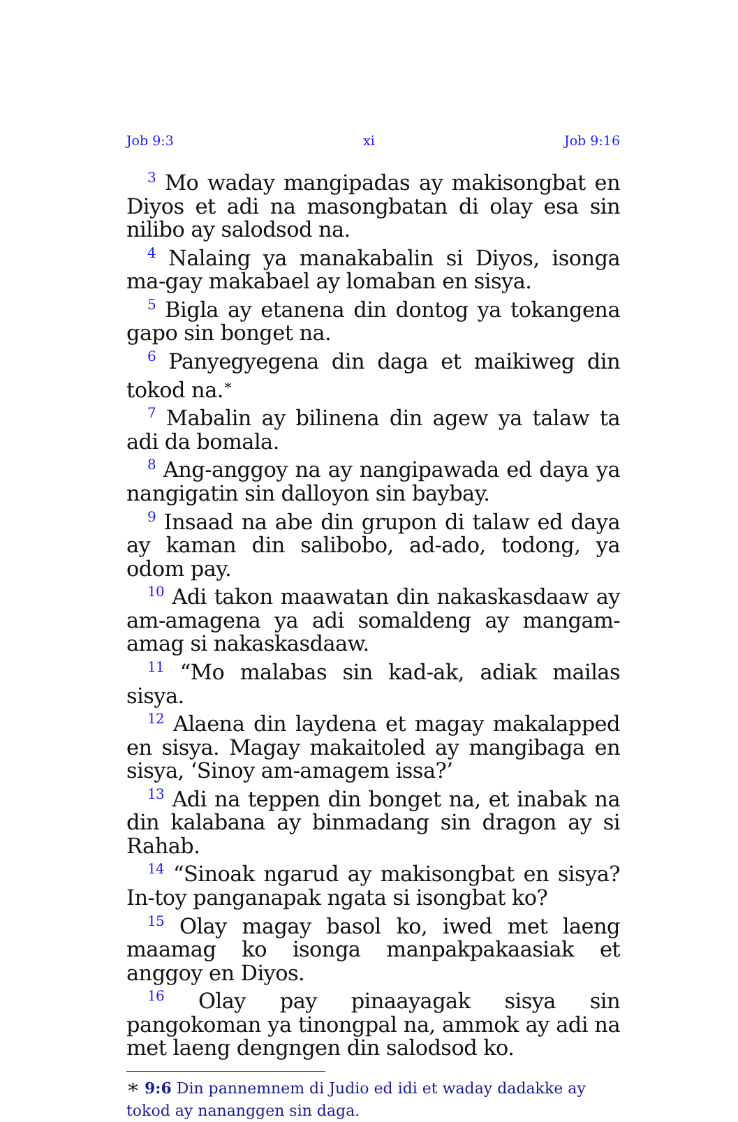Job 9:3 xi Job 9:16
<sup>3</sup> Mo waday mangipadas ay makisongbat en Diyos et adi na masongbatan di olay esa sin nilibo ay salodsod na.
<sup>4</sup> Nalaing ya manakabalin si Diyos, isonga ma-gay makabael ay lomaban en sisya.
<sup>5</sup> Bigla ay etanena din dontog ya tokangena gapo sin bonget na.
<sup>6</sup> Panyegyegena din daga et maikiweg din tokod na.<sup>∗</sup>
<sup>7</sup> Mabalin ay bilinena din agew ya talaw ta adi da bomala.
<sup>8</sup> Ang-anggoy na ay nangipawada ed daya ya nangigatin sin dalloyon sin baybay.
<sup>9</sup> Insaad na abe din grupon di talaw ed daya ay kaman din salibobo, ad-ado, todong, ya odom pay.
<sup>10</sup> Adi takon maawatan din nakaskasdaaw ay am-amagena ya adi somaldeng ay mangam-amag si nakaskasdaaw.
<sup>11</sup> “Mo malabas sin kad-ak, adiak mailas sisya.
<sup>12</sup> Alaena din laydena et magay makalapped en sisya. Magay makaitoled ay mangibaga en sisya, ‘Sinoy am-amagem issa?’
<sup>13</sup> Adi na teppen din bonget na, et inabak na din kalabana ay binmadang sin dragon ay si Rahab.
<sup>14</sup> “Sinoak ngarud ay makisongbat en sisya? In-toy panganapak ngata si isongbat ko?
<sup>15</sup> Olay magay basol ko, iwed met laeng maamag ko isonga manpakpakaasiak et anggoy en Diyos.
<sup>16</sup> Olay pay pinaayagak sisya sin pangokoman ya tinongpal na, ammok ay adi na met laeng dengngen din salodsod ko.
∗ 9:6 Din pannemnem di Judio ed idi et waday dadakke ay tokod ay nananggen sin daga.